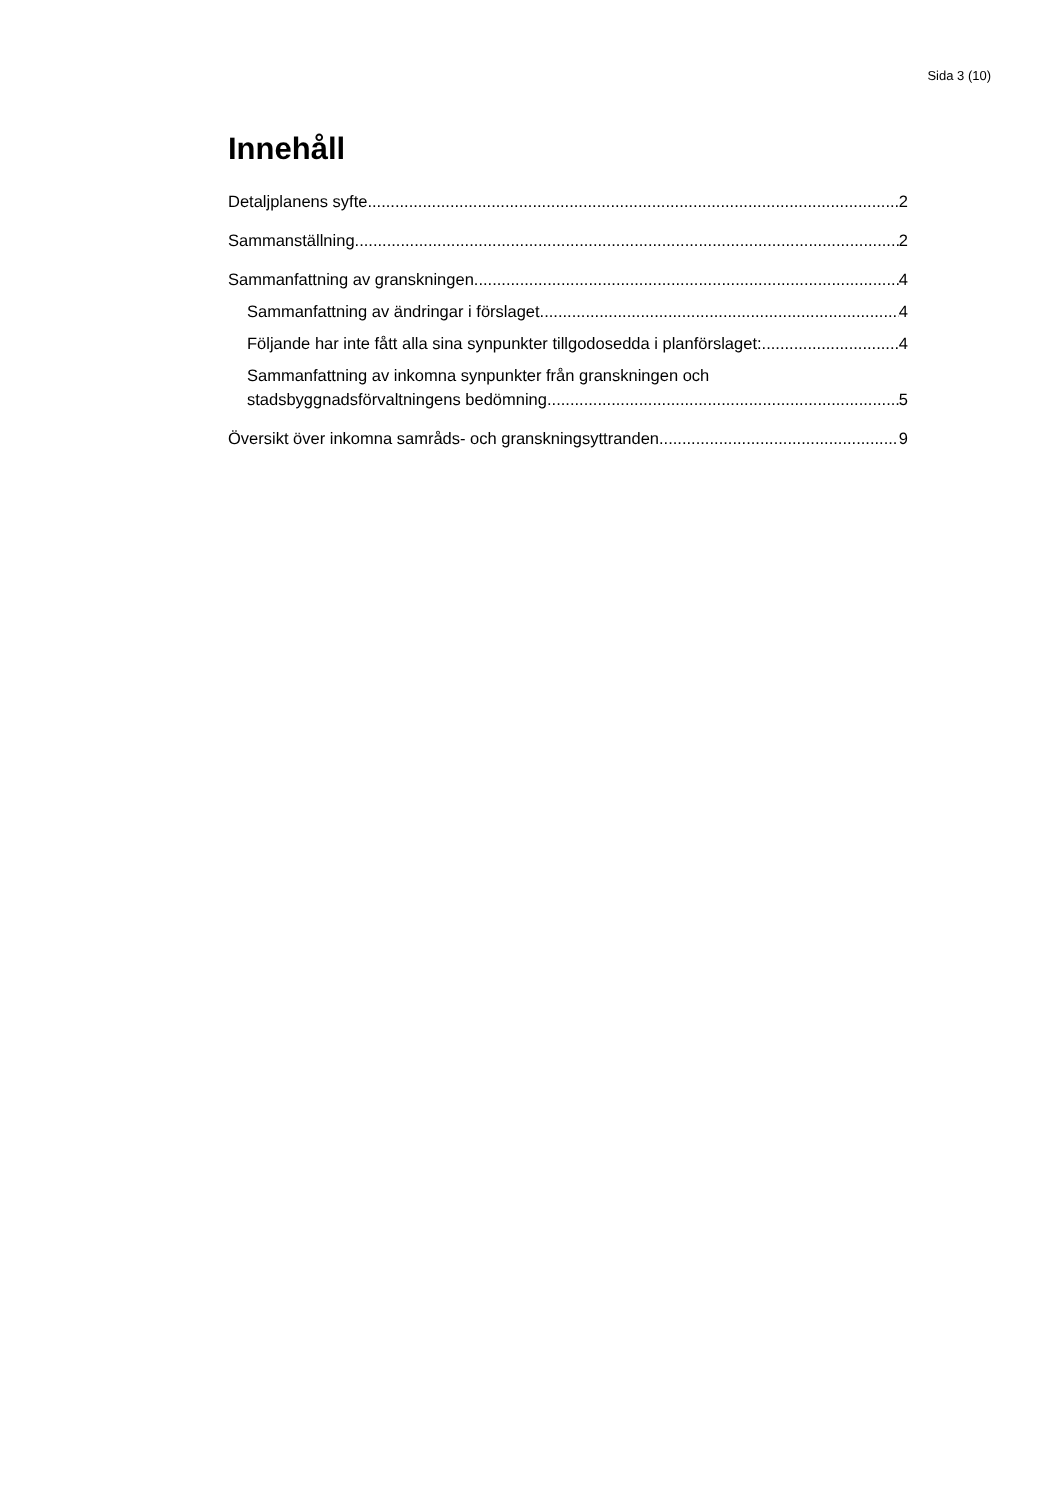Sida 3 (10)
Innehåll
Detaljplanens syfte 2
Sammanställning 2
Sammanfattning av granskningen 4
Sammanfattning av ändringar i förslaget 4
Följande har inte fått alla sina synpunkter tillgodosedda i planförslaget: 4
Sammanfattning av inkomna synpunkter från granskningen och
stadsbyggnadsförvaltningens bedömning 5
Översikt över inkomna samråds- och granskningsyttranden 9